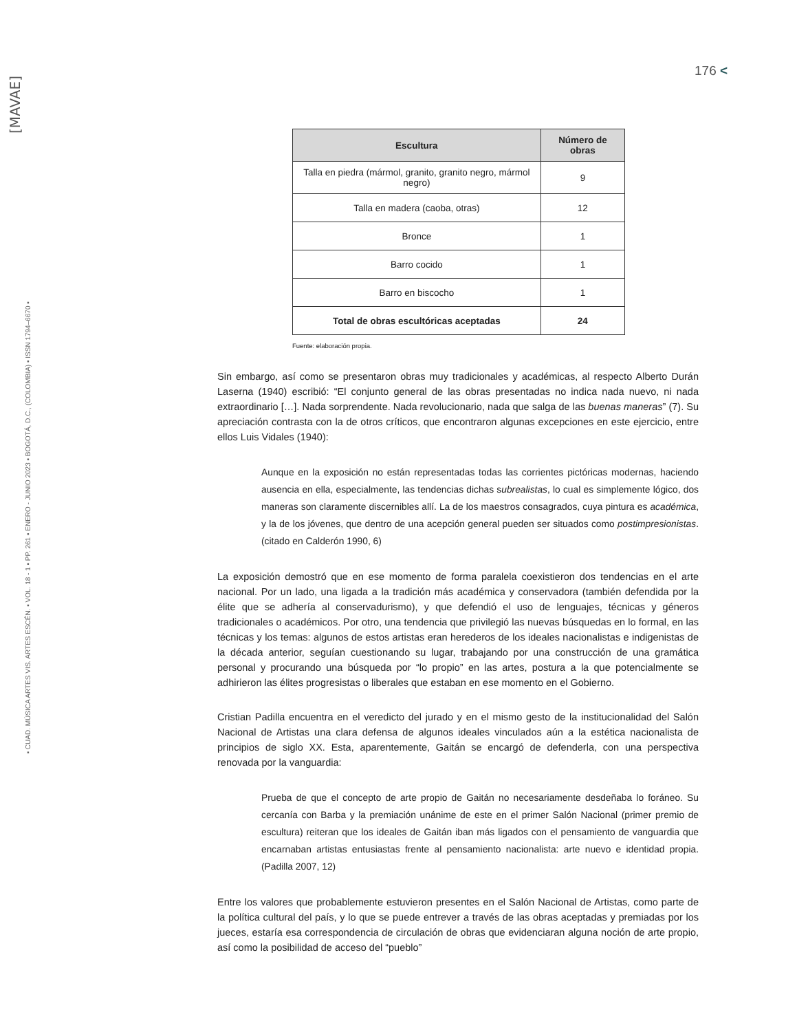[MAVAE]
▪ CUAD. MÚSICA ARTES VIS. ARTES ESCÉN. ▪ VOL. 18 - 1 ▪ PP. 261 ▪ ENERO - JUNIO 2023 ▪ BOGOTÁ, D.C., (COLOMBIA) ▪ ISSN 1794–6670 ▪
176 <
| Escultura | Número de obras |
| --- | --- |
| Talla en piedra (mármol, granito, granito negro, mármol negro) | 9 |
| Talla en madera (caoba, otras) | 12 |
| Bronce | 1 |
| Barro cocido | 1 |
| Barro en biscocho | 1 |
| Total de obras escultóricas aceptadas | 24 |
Fuente: elaboración propia.
Sin embargo, así como se presentaron obras muy tradicionales y académicas, al respecto Alberto Durán Laserna (1940) escribió: “El conjunto general de las obras presentadas no indica nada nuevo, ni nada extraordinario […]. Nada sorprendente. Nada revolucionario, nada que salga de las buenas maneras” (7). Su apreciación contrasta con la de otros críticos, que encontraron algunas excepciones en este ejercicio, entre ellos Luis Vidales (1940):
Aunque en la exposición no están representadas todas las corrientes pictóricas modernas, haciendo ausencia en ella, especialmente, las tendencias dichas subrealistas, lo cual es simplemente lógico, dos maneras son claramente discernibles allí. La de los maestros consagrados, cuya pintura es académica, y la de los jóvenes, que dentro de una acepción general pueden ser situados como postimpresionistas. (citado en Calderón 1990, 6)
La exposición demostró que en ese momento de forma paralela coexistieron dos tendencias en el arte nacional. Por un lado, una ligada a la tradición más académica y conservadora (también defendida por la élite que se adhería al conservadurismo), y que defendió el uso de lenguajes, técnicas y géneros tradicionales o académicos. Por otro, una tendencia que privilegió las nuevas búsquedas en lo formal, en las técnicas y los temas: algunos de estos artistas eran herederos de los ideales nacionalistas e indigenistas de la década anterior, seguían cuestionando su lugar, trabajando por una construcción de una gramática personal y procurando una búsqueda por “lo propio” en las artes, postura a la que potencialmente se adhirieron las élites progresistas o liberales que estaban en ese momento en el Gobierno.
Cristian Padilla encuentra en el veredicto del jurado y en el mismo gesto de la institucionalidad del Salón Nacional de Artistas una clara defensa de algunos ideales vinculados aún a la estética nacionalista de principios de siglo XX. Esta, aparentemente, Gaitán se encargó de defenderla, con una perspectiva renovada por la vanguardia:
Prueba de que el concepto de arte propio de Gaitán no necesariamente desdeñaba lo foráneo. Su cercanía con Barba y la premiación unánime de este en el primer Salón Nacional (primer premio de escultura) reiteran que los ideales de Gaitán iban más ligados con el pensamiento de vanguardia que encarnaban artistas entusiastas frente al pensamiento nacionalista: arte nuevo e identidad propia. (Padilla 2007, 12)
Entre los valores que probablemente estuvieron presentes en el Salón Nacional de Artistas, como parte de la política cultural del país, y lo que se puede entrever a través de las obras aceptadas y premiadas por los jueces, estaría esa correspondencia de circulación de obras que evidenciaran alguna noción de arte propio, así como la posibilidad de acceso del “pueblo”